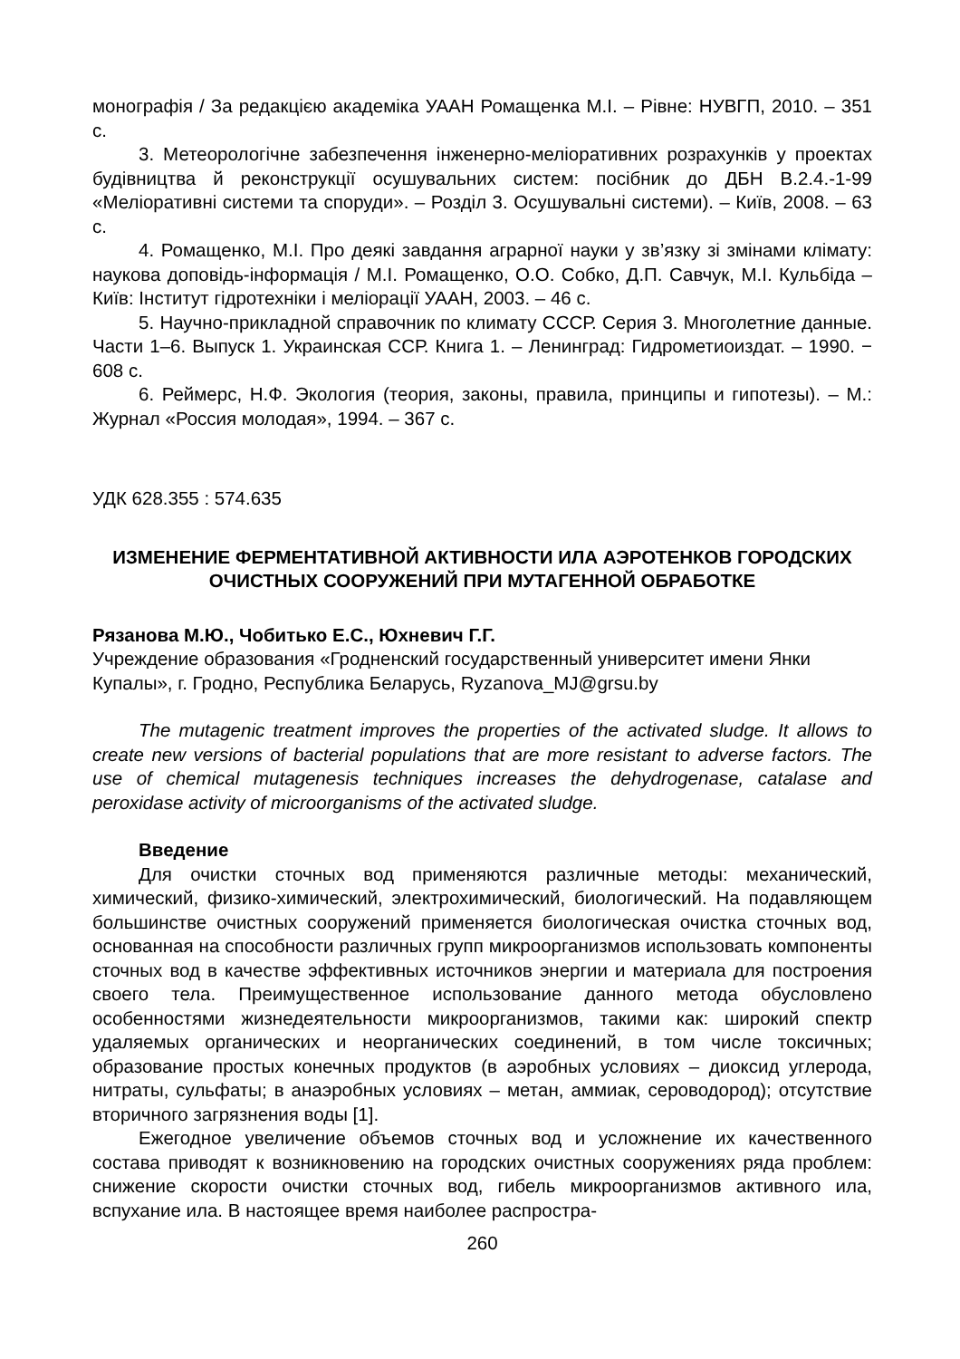монографія / За редакцією академіка УААН Ромащенка М.І. – Рівне: НУВГП, 2010. – 351 с.
3. Метеорологічне забезпечення інженерно-меліоративних розрахунків у проектах будівництва й реконструкції осушувальних систем: посібник до ДБН В.2.4.-1-99 «Меліоративні системи та споруди». – Розділ 3. Осушувальні системи). – Київ, 2008. – 63 с.
4. Ромащенко, М.І. Про деякі завдання аграрної науки у зв’язку зі змінами клімату: наукова доповідь-інформація / М.І. Ромащенко, О.О. Собко, Д.П. Савчук, М.І. Кульбіда – Київ: Інститут гідротехніки і меліорації УААН, 2003. – 46 с.
5. Научно-прикладной справочник по климату СССР. Серия 3. Многолетние данные. Части 1–6. Выпуск 1. Украинская ССР. Книга 1. – Ленинград: Гидрометиоиздат. – 1990. − 608 с.
6. Реймерс, Н.Ф. Экология (теория, законы, правила, принципы и гипотезы). – М.: Журнал «Россия молодая», 1994. – 367 с.
УДК 628.355 : 574.635
ИЗМЕНЕНИЕ ФЕРМЕНТАТИВНОЙ АКТИВНОСТИ ИЛА АЭРОТЕНКОВ ГОРОДСКИХ ОЧИСТНЫХ СООРУЖЕНИЙ ПРИ МУТАГЕННОЙ ОБРАБОТКЕ
Рязанова М.Ю., Чобитько Е.С., Юхневич Г.Г.
Учреждение образования «Гродненский государственный университет имени Янки Купалы», г. Гродно, Республика Беларусь, Ryzanova_MJ@grsu.by
The mutagenic treatment improves the properties of the activated sludge. It allows to create new versions of bacterial populations that are more resistant to adverse factors. The use of chemical mutagenesis techniques increases the dehydrogenase, catalase and peroxidase activity of microorganisms of the activated sludge.
Введение
Для очистки сточных вод применяются различные методы: механический, химический, физико-химический, электрохимический, биологический. На подавляющем большинстве очистных сооружений применяется биологическая очистка сточных вод, основанная на способности различных групп микроорганизмов использовать компоненты сточных вод в качестве эффективных источников энергии и материала для построения своего тела. Преимущественное использование данного метода обусловлено особенностями жизнедеятельности микроорганизмов, такими как: широкий спектр удаляемых органических и неорганических соединений, в том числе токсичных; образование простых конечных продуктов (в аэробных условиях – диоксид углерода, нитраты, сульфаты; в анаэробных условиях – метан, аммиак, сероводород); отсутствие вторичного загрязнения воды [1].
Ежегодное увеличение объемов сточных вод и усложнение их качественного состава приводят к возникновению на городских очистных сооружениях ряда проблем: снижение скорости очистки сточных вод, гибель микроорганизмов активного ила, вспухание ила. В настоящее время наиболее распростра-
260